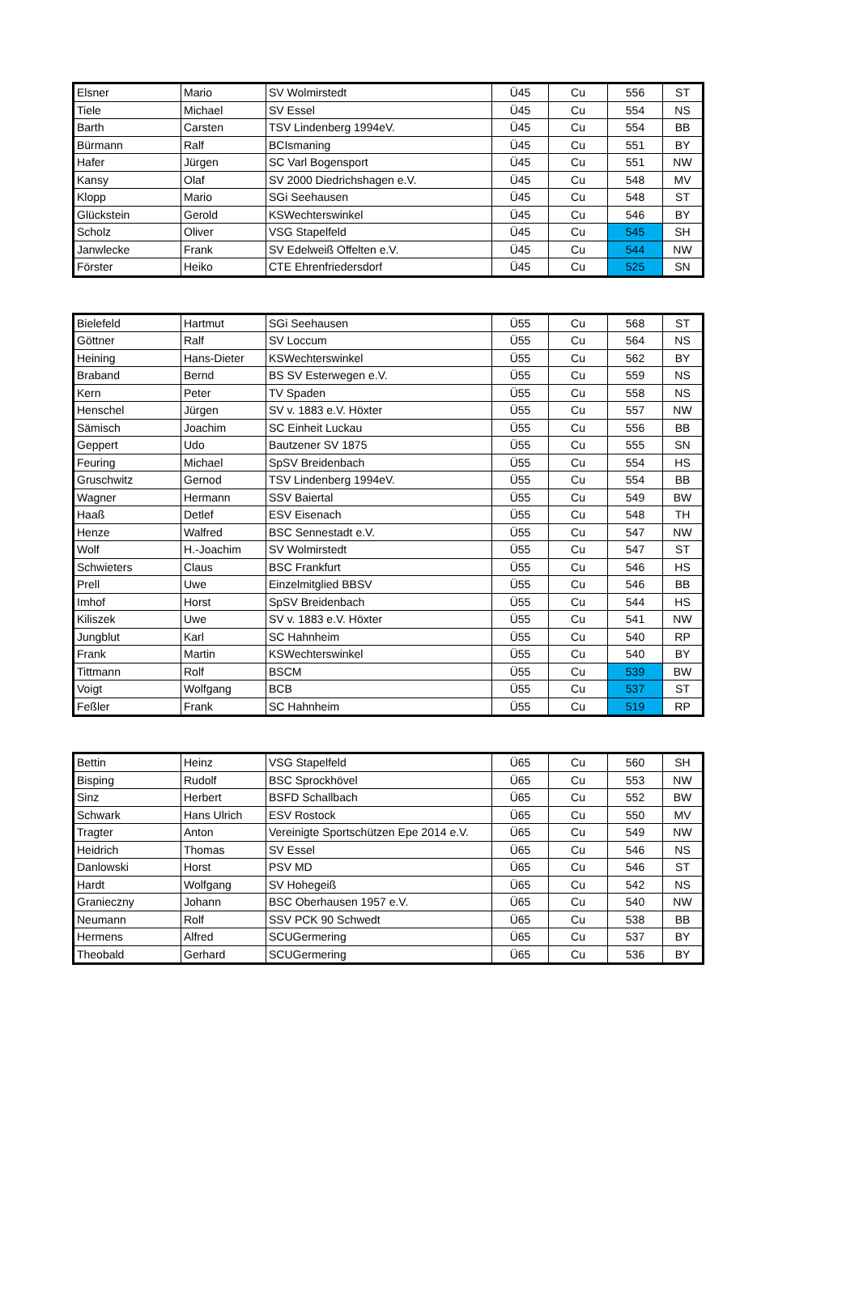| Elsner | Mario | SV Wolmirstedt | Ü45 | Cu | 556 | ST |
| Tiele | Michael | SV Essel | Ü45 | Cu | 554 | NS |
| Barth | Carsten | TSV Lindenberg 1994eV. | Ü45 | Cu | 554 | BB |
| Bürmann | Ralf | BCIsmaning | Ü45 | Cu | 551 | BY |
| Hafer | Jürgen | SC Varl Bogensport | Ü45 | Cu | 551 | NW |
| Kansy | Olaf | SV 2000 Diedrichshagen e.V. | Ü45 | Cu | 548 | MV |
| Klopp | Mario | SGi Seehausen | Ü45 | Cu | 548 | ST |
| Glückstein | Gerold | KSWechterswinkel | Ü45 | Cu | 546 | BY |
| Scholz | Oliver | VSG Stapelfeld | Ü45 | Cu | 545 | SH |
| Janwlecke | Frank | SV Edelweiß Offelten e.V. | Ü45 | Cu | 544 | NW |
| Förster | Heiko | CTE Ehrenfriedersdorf | Ü45 | Cu | 525 | SN |
| Bielefeld | Hartmut | SGi Seehausen | Ü55 | Cu | 568 | ST |
| Göttner | Ralf | SV Loccum | Ü55 | Cu | 564 | NS |
| Heining | Hans-Dieter | KSWechterswinkel | Ü55 | Cu | 562 | BY |
| Braband | Bernd | BS SV Esterwegen e.V. | Ü55 | Cu | 559 | NS |
| Kern | Peter | TV Spaden | Ü55 | Cu | 558 | NS |
| Henschel | Jürgen | SV v. 1883 e.V. Höxter | Ü55 | Cu | 557 | NW |
| Sämisch | Joachim | SC Einheit Luckau | Ü55 | Cu | 556 | BB |
| Geppert | Udo | Bautzener SV 1875 | Ü55 | Cu | 555 | SN |
| Feuring | Michael | SpSV Breidenbach | Ü55 | Cu | 554 | HS |
| Gruschwitz | Gernod | TSV Lindenberg 1994eV. | Ü55 | Cu | 554 | BB |
| Wagner | Hermann | SSV Baiertal | Ü55 | Cu | 549 | BW |
| Haaß | Detlef | ESV Eisenach | Ü55 | Cu | 548 | TH |
| Henze | Walfred | BSC Sennestadt e.V. | Ü55 | Cu | 547 | NW |
| Wolf | H.-Joachim | SV Wolmirstedt | Ü55 | Cu | 547 | ST |
| Schwieters | Claus | BSC Frankfurt | Ü55 | Cu | 546 | HS |
| Prell | Uwe | Einzelmitglied BBSV | Ü55 | Cu | 546 | BB |
| Imhof | Horst | SpSV Breidenbach | Ü55 | Cu | 544 | HS |
| Kiliszek | Uwe | SV v. 1883 e.V. Höxter | Ü55 | Cu | 541 | NW |
| Jungblut | Karl | SC Hahnheim | Ü55 | Cu | 540 | RP |
| Frank | Martin | KSWechterswinkel | Ü55 | Cu | 540 | BY |
| Tittmann | Rolf | BSCM | Ü55 | Cu | 539 | BW |
| Voigt | Wolfgang | BCB | Ü55 | Cu | 537 | ST |
| Feßler | Frank | SC Hahnheim | Ü55 | Cu | 519 | RP |
| Bettin | Heinz | VSG Stapelfeld | Ü65 | Cu | 560 | SH |
| Bisping | Rudolf | BSC Sprockhövel | Ü65 | Cu | 553 | NW |
| Sinz | Herbert | BSFD Schallbach | Ü65 | Cu | 552 | BW |
| Schwark | Hans Ulrich | ESV Rostock | Ü65 | Cu | 550 | MV |
| Tragter | Anton | Vereinigte Sportschützen Epe 2014 e.V. | Ü65 | Cu | 549 | NW |
| Heidrich | Thomas | SV Essel | Ü65 | Cu | 546 | NS |
| Danlowski | Horst | PSV MD | Ü65 | Cu | 546 | ST |
| Hardt | Wolfgang | SV Hohegeiß | Ü65 | Cu | 542 | NS |
| Granieczny | Johann | BSC Oberhausen 1957 e.V. | Ü65 | Cu | 540 | NW |
| Neumann | Rolf | SSV PCK 90 Schwedt | Ü65 | Cu | 538 | BB |
| Hermens | Alfred | SCUGermering | Ü65 | Cu | 537 | BY |
| Theobald | Gerhard | SCUGermering | Ü65 | Cu | 536 | BY |